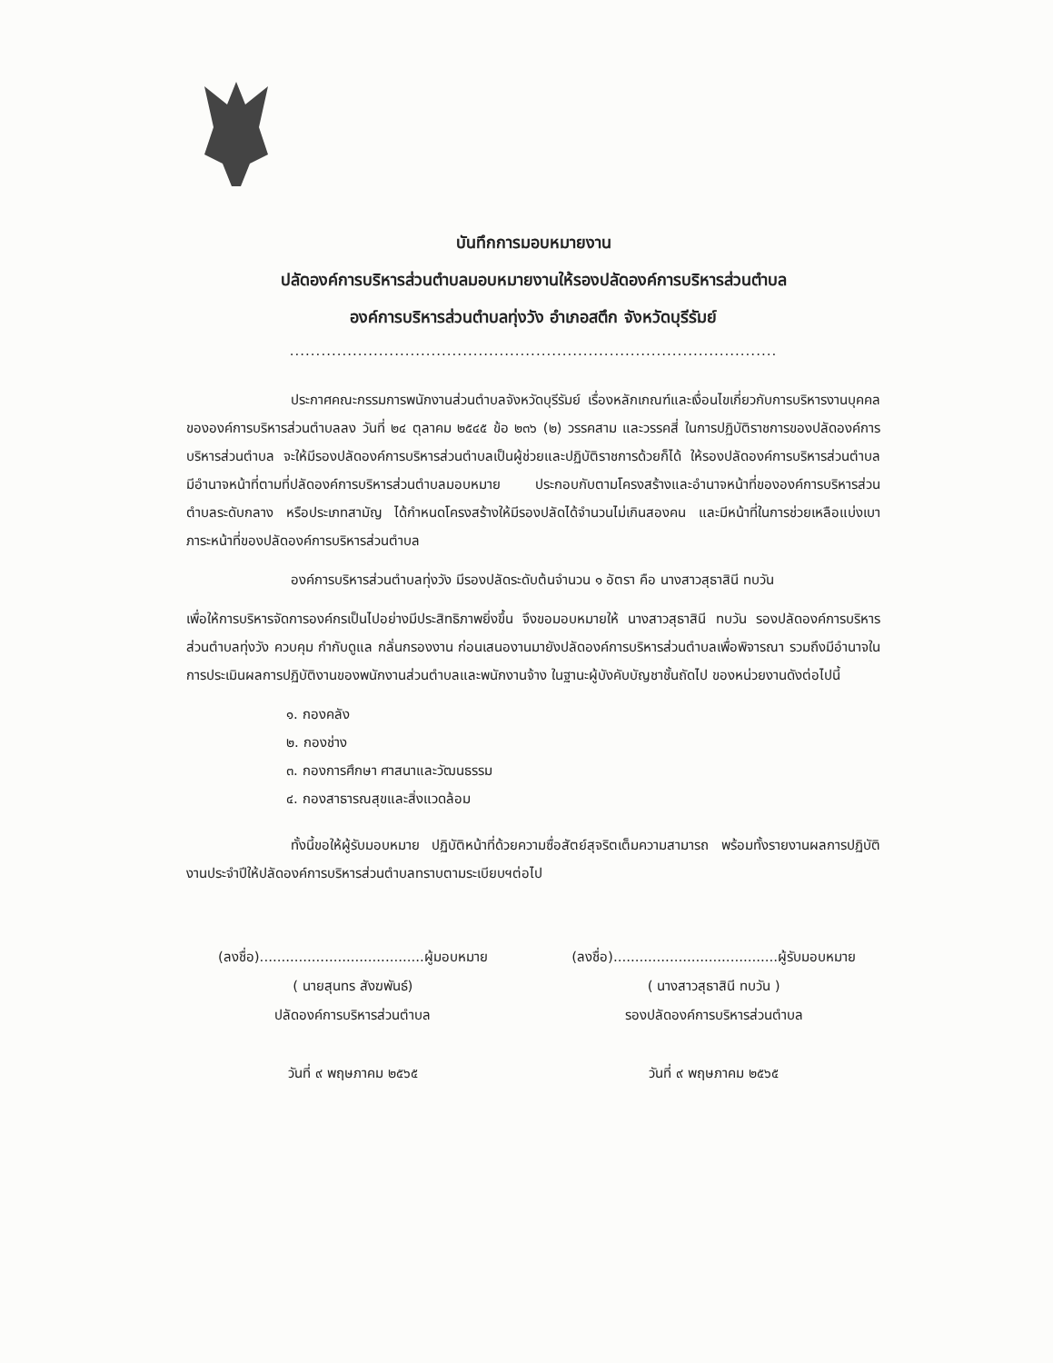บันทึกการมอบหมายงาน
ปลัดองค์การบริหารส่วนตำบลมอบหมายงานให้รองปลัดองค์การบริหารส่วนตำบล
องค์การบริหารส่วนตำบลทุ่งวัง อำเภอสตึก จังหวัดบุรีรัมย์
.............................................................................................
ประกาศคณะกรรมการพนักงานส่วนตำบลจังหวัดบุรีรัมย์ เรื่องหลักเกณฑ์และเงื่อนไขเกี่ยวกับการบริหารงานบุคคลขององค์การบริหารส่วนตำบลลง วันที่ ๒๔ ตุลาคม ๒๕๔๕ ข้อ ๒๓๖ (๒) วรรคสาม และวรรคสี่ ในการปฏิบัติราชการของปลัดองค์การบริหารส่วนตำบล จะให้มีรองปลัดองค์การบริหารส่วนตำบลเป็นผู้ช่วยและปฏิบัติราชการด้วยก็ได้ ให้รองปลัดองค์การบริหารส่วนตำบล มีอำนาจหน้าที่ตามที่ปลัดองค์การบริหารส่วนตำบลมอบหมาย ประกอบกับตามโครงสร้างและอำนาจหน้าที่ขององค์การบริหารส่วนตำบลระดับกลาง หรือประเภทสามัญ ได้กำหนดโครงสร้างให้มีรองปลัดได้จำนวนไม่เกินสองคน และมีหน้าที่ในการช่วยเหลือแบ่งเบาภาระหน้าที่ของปลัดองค์การบริหารส่วนตำบล
องค์การบริหารส่วนตำบลทุ่งวัง มีรองปลัดระดับต้นจำนวน ๑ อัตรา คือ นางสาวสุธาสินี ทบวัน
เพื่อให้การบริหารจัดการองค์กรเป็นไปอย่างมีประสิทธิภาพยิ่งขึ้น จึงขอมอบหมายให้ นางสาวสุธาสินี ทบวัน รองปลัดองค์การบริหารส่วนตำบลทุ่งวัง ควบคุม กำกับดูแล กลั่นกรองงาน ก่อนเสนองานมายังปลัดองค์การบริหารส่วนตำบลเพื่อพิจารณา รวมถึงมีอำนาจในการประเมินผลการปฏิบัติงานของพนักงานส่วนตำบลและพนักงานจ้าง ในฐานะผู้บังคับบัญชาชั้นถัดไป ของหน่วยงานดังต่อไปนี้
๑. กองคลัง
๒. กองช่าง
๓. กองการศึกษา ศาสนาและวัฒนธรรม
๔. กองสาธารณสุขและสิ่งแวดล้อม
ทั้งนี้ขอให้ผู้รับมอบหมาย ปฏิบัติหน้าที่ด้วยความซื่อสัตย์สุจริตเต็มความสามารถ พร้อมทั้งรายงานผลการปฏิบัติงานประจำปีให้ปลัดองค์การบริหารส่วนตำบลทราบตามระเบียบฯต่อไป
(ลงชื่อ)......................................ผู้มอบหมาย
( นายสุนทร สังฆพันธ์)
ปลัดองค์การบริหารส่วนตำบล
วันที่ ๙ พฤษภาคม ๒๕๖๕
(ลงชื่อ)......................................ผู้รับมอบหมาย
( นางสาวสุธาสินี ทบวัน )
รองปลัดองค์การบริหารส่วนตำบล
วันที่ ๙ พฤษภาคม ๒๕๖๕